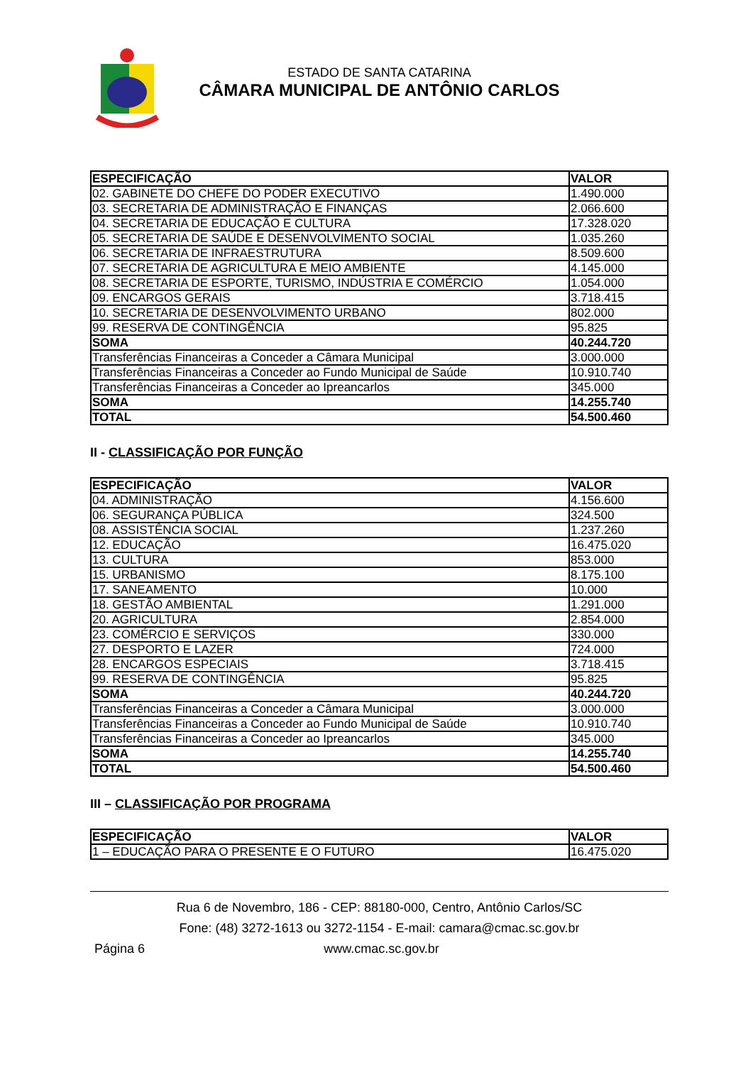ESTADO DE SANTA CATARINA
CÂMARA MUNICIPAL DE ANTÔNIO CARLOS
| ESPECIFICAÇÃO | VALOR |
| --- | --- |
| 02. GABINETE DO CHEFE DO PODER EXECUTIVO | 1.490.000 |
| 03. SECRETARIA DE ADMINISTRAÇÃO E FINANÇAS | 2.066.600 |
| 04. SECRETARIA DE EDUCAÇÃO E CULTURA | 17.328.020 |
| 05. SECRETARIA DE SAÚDE E DESENVOLVIMENTO SOCIAL | 1.035.260 |
| 06. SECRETARIA DE INFRAESTRUTURA | 8.509.600 |
| 07. SECRETARIA DE AGRICULTURA E MEIO AMBIENTE | 4.145.000 |
| 08. SECRETARIA DE ESPORTE, TURISMO, INDÚSTRIA E COMÉRCIO | 1.054.000 |
| 09. ENCARGOS GERAIS | 3.718.415 |
| 10. SECRETARIA DE DESENVOLVIMENTO URBANO | 802.000 |
| 99. RESERVA DE CONTINGÊNCIA | 95.825 |
| SOMA | 40.244.720 |
| Transferências Financeiras a Conceder a Câmara Municipal | 3.000.000 |
| Transferências Financeiras a Conceder ao Fundo Municipal de Saúde | 10.910.740 |
| Transferências Financeiras a Conceder ao Ipreancarlos | 345.000 |
| SOMA | 14.255.740 |
| TOTAL | 54.500.460 |
II - CLASSIFICAÇÃO POR FUNÇÃO
| ESPECIFICAÇÃO | VALOR |
| --- | --- |
| 04. ADMINISTRAÇÃO | 4.156.600 |
| 06. SEGURANÇA PÚBLICA | 324.500 |
| 08. ASSISTÊNCIA SOCIAL | 1.237.260 |
| 12. EDUCAÇÃO | 16.475.020 |
| 13. CULTURA | 853.000 |
| 15. URBANISMO | 8.175.100 |
| 17. SANEAMENTO | 10.000 |
| 18. GESTÃO AMBIENTAL | 1.291.000 |
| 20. AGRICULTURA | 2.854.000 |
| 23. COMÉRCIO E SERVIÇOS | 330.000 |
| 27. DESPORTO E LAZER | 724.000 |
| 28. ENCARGOS ESPECIAIS | 3.718.415 |
| 99. RESERVA DE CONTINGÊNCIA | 95.825 |
| SOMA | 40.244.720 |
| Transferências Financeiras a Conceder a Câmara Municipal | 3.000.000 |
| Transferências Financeiras a Conceder ao Fundo Municipal de Saúde | 10.910.740 |
| Transferências Financeiras a Conceder ao Ipreancarlos | 345.000 |
| SOMA | 14.255.740 |
| TOTAL | 54.500.460 |
III – CLASSIFICAÇÃO POR PROGRAMA
| ESPECIFICAÇÃO | VALOR |
| --- | --- |
| 1 – EDUCAÇÃO PARA O PRESENTE E O FUTURO | 16.475.020 |
Rua 6 de Novembro, 186 - CEP: 88180-000, Centro, Antônio Carlos/SC
Fone: (48) 3272-1613 ou 3272-1154 - E-mail: camara@cmac.sc.gov.br
Página 6 www.cmac.sc.gov.br